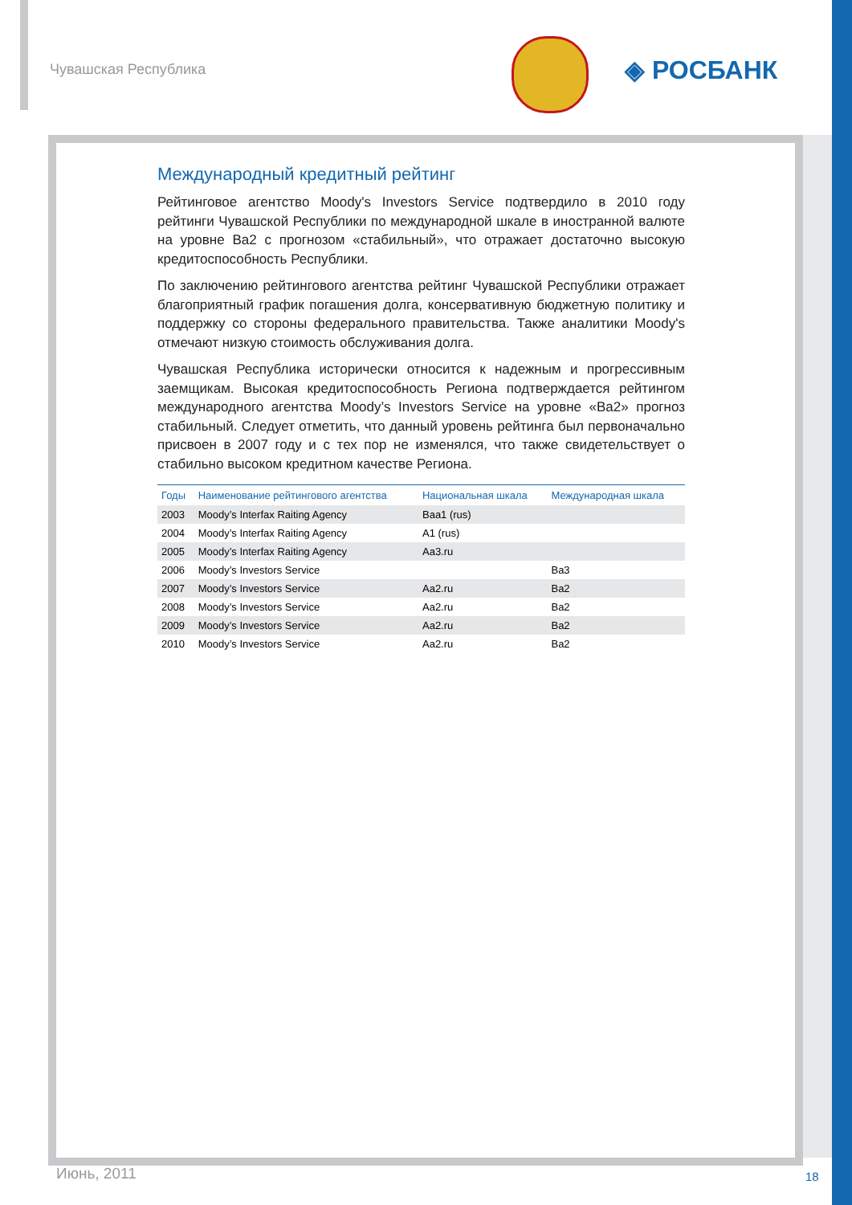Чувашская Республика ◈ РОСБАНК
Международный кредитный рейтинг
Рейтинговое агентство Moody's Investors Service подтвердило в 2010 году рейтинги Чувашской Республики по международной шкале в иностранной валюте на уровне Ba2 с прогнозом «стабильный», что отражает достаточно высокую кредитоспособность Республики.
По заключению рейтингового агентства рейтинг Чувашской Республики отражает благоприятный график погашения долга, консервативную бюджетную политику и поддержку со стороны федерального правительства. Также аналитики Moody's отмечают низкую стоимость обслуживания долга.
Чувашская Республика исторически относится к надежным и прогрессивным заемщикам. Высокая кредитоспособность Региона подтверждается рейтингом международного агентства Moody’s Investors Service на уровне «Ba2» прогноз стабильный. Следует отметить, что данный уровень рейтинга был первоначально присвоен в 2007 году и с тех пор не изменялся, что также свидетельствует о стабильно высоком кредитном качестве Региона.
| Годы | Наименование рейтингового агентства | Национальная шкала | Международная шкала |
| --- | --- | --- | --- |
| 2003 | Moody’s Interfax Raiting Agency | Baa1 (rus) | |
| 2004 | Moody’s Interfax Raiting Agency | A1 (rus) | |
| 2005 | Moody’s Interfax Raiting Agency | Aa3.ru | |
| 2006 | Moody’s Investors Service | | Ba3 |
| 2007 | Moody’s Investors Service | Aa2.ru | Ba2 |
| 2008 | Moody’s Investors Service | Aa2.ru | Ba2 |
| 2009 | Moody’s Investors Service | Aa2.ru | Ba2 |
| 2010 | Moody’s Investors Service | Aa2.ru | Ba2 |
Июнь, 2011 18